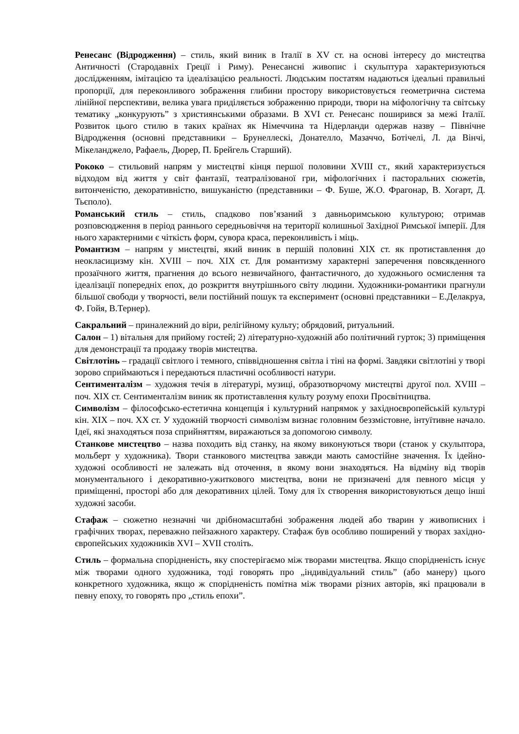Ренесанс (Відродження) – стиль, який виник в Італії в XV ст. на основі інтересу до мистецтва Античності (Стародавніх Греції і Риму). Ренесансні живопис і скульптура характеризуються дослідженням, імітацією та ідеалізацією реальності. Людським постатям надаються ідеальні правильні пропорції, для переконливого зображення глибини простору використовується геометрична система лінійної перспективи, велика увага приділяється зображенню природи, твори на міфологічну та світську тематику „конкурують” з християнськими образами. В XVI ст. Ренесанс поширився за межі Італії. Розвиток цього стилю в таких країнах як Німеччина та Нідерланди одержав назву – Північне Відродження (основні представники – Брунеллескі, Донателло, Мазаччо, Ботічелі, Л. да Вінчі, Мікеланджело, Рафаель, Дюрер, П. Брейгель Старший).
Рококо – стильовий напрям у мистецтві кінця першої половини XVIII ст., який характеризується відходом від життя у світ фантазії, театралізованої гри, міфологічних і пасторальних сюжетів, витонченістю, декоративністю, вишуканістю (представники – Ф. Буше, Ж.О. Фрагонар, В. Хогарт, Д. Тьєполо).
Романський стиль – стиль, спадково пов’язаний з давньоримською культурою; отримав розповсюдження в період раннього середньовіччя на території колишньої Західної Римської імперії. Для нього характерними є чіткість форм, сувора краса, переконливість і міць.
Романтизм – напрям у мистецтві, який виник в першій половині XIX ст. як протиставлення до неокласицизму кін. XVIII – поч. XIX ст. Для романтизму характерні заперечення повсякденного прозаїчного життя, прагнення до всього незвичайного, фантастичного, до художнього осмислення та ідеалізації попередніх епох, до розкриття внутрішнього світу людини. Художники-романтики прагнули більшої свободи у творчості, вели постійний пошук та експеримент (основні представники – Е.Делакруа, Ф. Гойя, В.Тернер).
Сакральний – приналежний до віри, релігійному культу; обрядовий, ритуальний.
Салон – 1) вітальня для прийому гостей; 2) літературно-художній або політичний гурток; 3) приміщення для демонстрації та продажу творів мистецтва.
Світлотінь – градації світлого і темного, співвідношення світла і тіні на формі. Завдяки світлотіні у творі зорово сприймаються і передаються пластичні особливості натури.
Сентименталізм – художня течія в літературі, музиці, образотворчому мистецтві другої пол. XVIII – поч. XIX ст. Сентименталізм виник як протиставлення культу розуму епохи Просвітництва.
Символізм – філософсько-естетична концепція і культурний напрямок у західноєвропейській культурі кін. XIX – поч. XX ст. У художній творчості символізм визнає головним беззмістовне, інтуїтивне начало. Ідеї, які знаходяться поза сприйняттям, виражаються за допомогою символу.
Станкове мистецтво – назва походить від станку, на якому виконуються твори (станок у скульптора, мольберт у художника). Твори станкового мистецтва завжди мають самостійне значення. Їх ідейно-художні особливості не залежать від оточення, в якому вони знаходяться. На відміну від творів монументального і декоративно-ужиткового мистецтва, вони не призначені для певного місця у приміщенні, просторі або для декоративних цілей. Тому для їх створення використовуються дещо інші художні засоби.
Стафаж – сюжетно незначні чи дрібномасштабні зображення людей або тварин у живописних і графічних творах, переважно пейзажного характеру. Стафаж був особливо поширений у творах західно-європейських художників XVI – XVII століть.
Стиль – формальна спорідненість, яку спостерігаємо між творами мистецтва. Якщо спорідненість існує між творами одного художника, тоді говорять про „індивідуальний стиль” (або манеру) цього конкретного художника, якщо ж спорідненість помітна між творами різних авторів, які працювали в певну епоху, то говорять про „стиль епохи”.